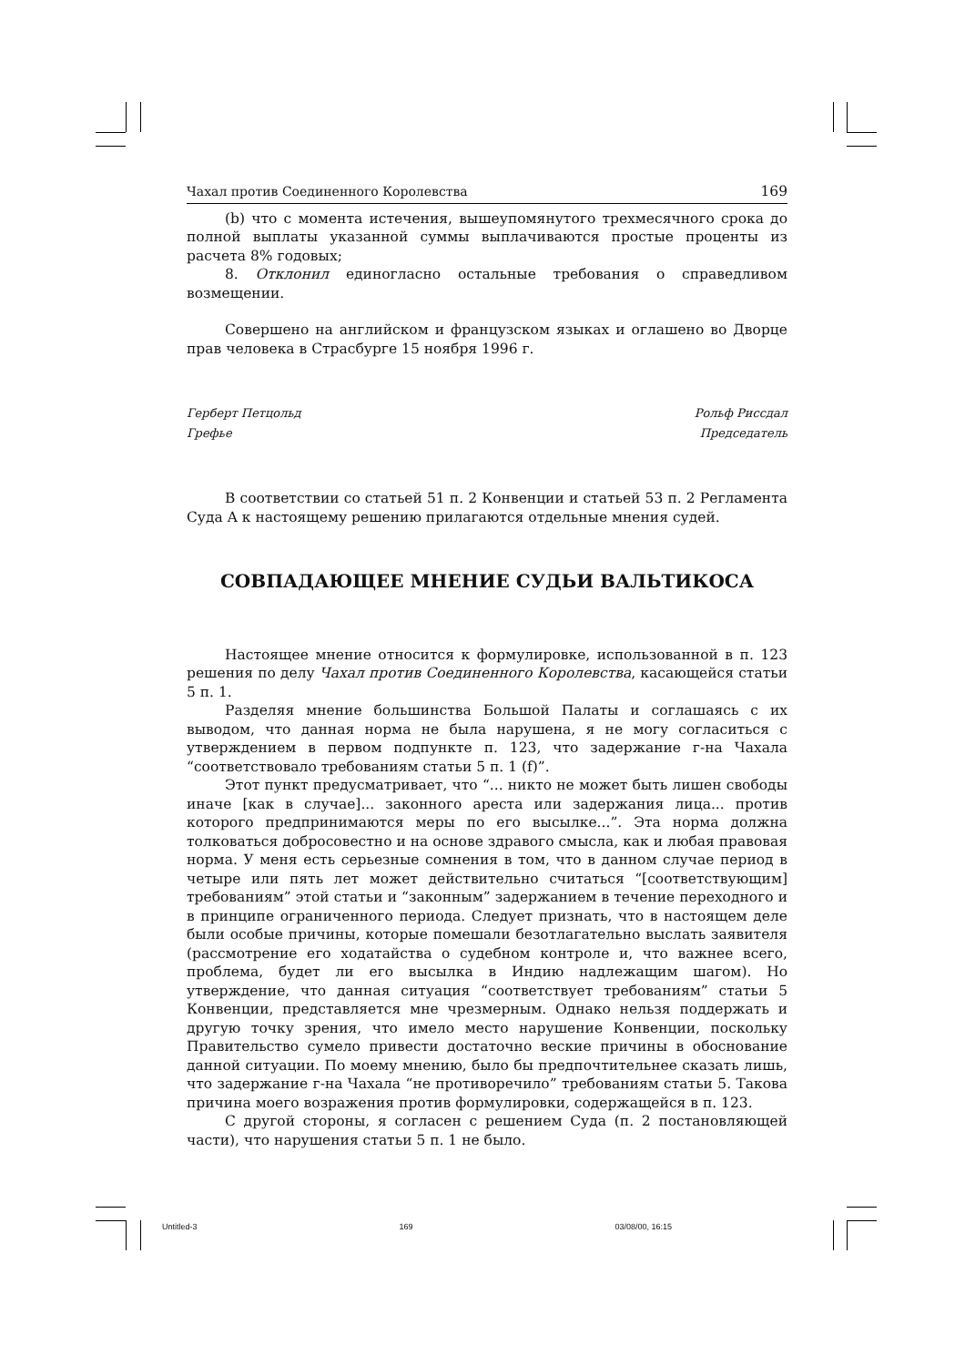Чахал против Соединенного Королевства 169
(b) что с момента истечения, вышеупомянутого трехмесячного срока до полной выплаты указанной суммы выплачиваются простые проценты из расчета 8% годовых;
8. Отклонил единогласно остальные требования о справедливом возмещении.
Совершено на английском и французском языках и оглашено во Дворце прав человека в Страсбурге 15 ноября 1996 г.
Герберт Петцольд
Грефье
Рольф Риссдал
Председатель
В соответствии со статьей 51 п. 2 Конвенции и статьей 53 п. 2 Регламента Суда A к настоящему решению прилагаются отдельные мнения судей.
СОВПАДАЮЩЕЕ МНЕНИЕ СУДЬИ ВАЛЬТИКОСА
Настоящее мнение относится к формулировке, использованной в п. 123 решения по делу Чахал против Соединенного Королевства, касающейся статьи 5 п. 1.
Разделяя мнение большинства Большой Палаты и соглашаясь с их выводом, что данная норма не была нарушена, я не могу согласиться с утверждением в первом подпункте п. 123, что задержание г-на Чахала “соответствовало требованиям статьи 5 п. 1 (f)”.
Этот пункт предусматривает, что “... никто не может быть лишен свободы иначе [как в случае]... законного ареста или задержания лица... против которого предпринимаются меры по его высылке...”. Эта норма должна толковаться добросовестно и на основе здравого смысла, как и любая правовая норма. У меня есть серьезные сомнения в том, что в данном случае период в четыре или пять лет может действительно считаться “[соответствующим] требованиям” этой статьи и “законным” задержанием в течение переходного и в принципе ограниченного периода. Следует признать, что в настоящем деле были особые причины, которые помешали безотлагательно выслать заявителя (рассмотрение его ходатайства о судебном контроле и, что важнее всего, проблема, будет ли его высылка в Индию надлежащим шагом). Но утверждение, что данная ситуация “соответствует требованиям” статьи 5 Конвенции, представляется мне чрезмерным. Однако нельзя поддержать и другую точку зрения, что имело место нарушение Конвенции, поскольку Правительство сумело привести достаточно веские причины в обоснование данной ситуации. По моему мнению, было бы предпочтительнее сказать лишь, что задержание г-на Чахала “не противоречило” требованиям статьи 5. Такова причина моего возражения против формулировки, содержащейся в п. 123.
С другой стороны, я согласен с решением Суда (п. 2 постановляющей части), что нарушения статьи 5 п. 1 не было.
Untitled-3 169 03/08/00, 16:15